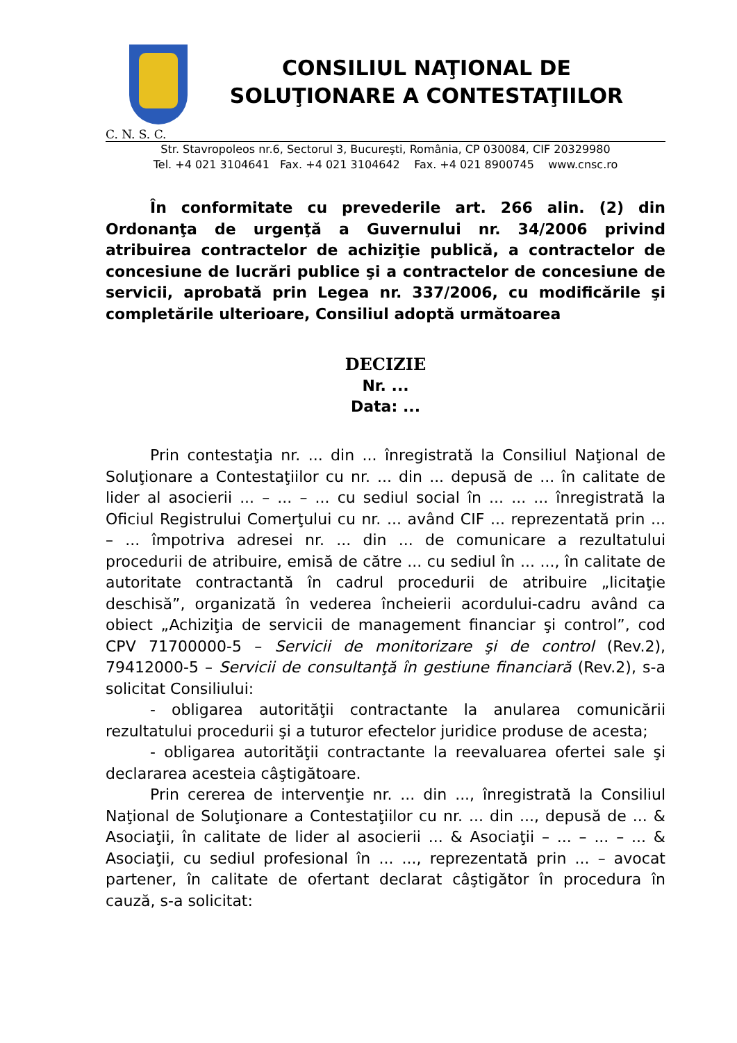CONSILIUL NAŢIONAL DE
SOLUŢIONARE A CONTESTAŢIILOR
C. N. S. C.
Str. Stavropoleos nr.6, Sectorul 3, Bucureşti, România, CP 030084, CIF 20329980
Tel. +4 021 3104641 Fax. +4 021 3104642 Fax. +4 021 8900745 www.cnsc.ro
În conformitate cu prevederile art. 266 alin. (2) din Ordonanţa de urgenţă a Guvernului nr. 34/2006 privind atribuirea contractelor de achiziţie publică, a contractelor de concesiune de lucrări publice şi a contractelor de concesiune de servicii, aprobată prin Legea nr. 337/2006, cu modificările şi completările ulterioare, Consiliul adoptă următoarea
DECIZIE
Nr. ...
Data: ...
Prin contestaţia nr. ... din ... înregistrată la Consiliul Naţional de Soluţionare a Contestaţiilor cu nr. ... din ... depusă de ... în calitate de lider al asocierii ... – ... – ... cu sediul social în ... ... ... înregistrată la Oficiul Registrului Comerţului cu nr. ... având CIF ... reprezentată prin ... – ... împotriva adresei nr. ... din ... de comunicare a rezultatului procedurii de atribuire, emisă de către ... cu sediul în ... ..., în calitate de autoritate contractantă în cadrul procedurii de atribuire „licitaţie deschisă”, organizată în vederea încheierii acordului-cadru având ca obiect „Achiziţia de servicii de management financiar şi control”, cod CPV 71700000-5 – Servicii de monitorizare şi de control (Rev.2), 79412000-5 – Servicii de consultanţă în gestiune financiară (Rev.2), s-a solicitat Consiliului:
- obligarea autorităţii contractante la anularea comunicării rezultatului procedurii şi a tuturor efectelor juridice produse de acesta;
- obligarea autorităţii contractante la reevaluarea ofertei sale şi declararea acesteia câştigătoare.
Prin cererea de intervenţie nr. ... din ..., înregistrată la Consiliul Naţional de Soluţionare a Contestaţiilor cu nr. ... din ..., depusă de ... & Asociaţii, în calitate de lider al asocierii ... & Asociaţii – ... – ... – ... & Asociaţii, cu sediul profesional în ... ..., reprezentată prin ... – avocat partener, în calitate de ofertant declarat câştigător în procedura în cauză, s-a solicitat: